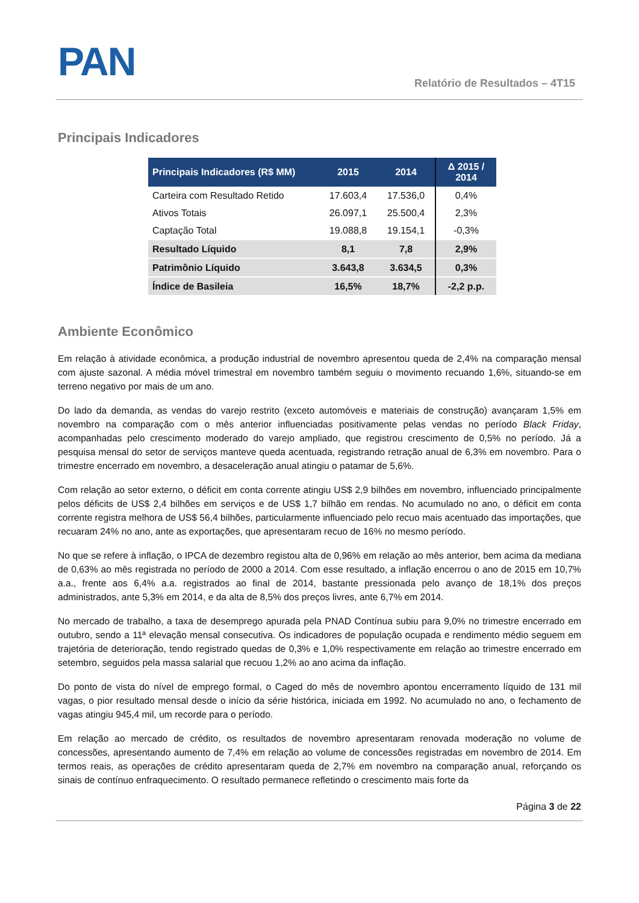PAN
Relatório de Resultados – 4T15
Principais Indicadores
| Principais Indicadores (R$ MM) | 2015 | 2014 | Δ 2015 / 2014 |
| --- | --- | --- | --- |
| Carteira com Resultado Retido | 17.603,4 | 17.536,0 | 0,4% |
| Ativos Totais | 26.097,1 | 25.500,4 | 2,3% |
| Captação Total | 19.088,8 | 19.154,1 | -0,3% |
| Resultado Líquido | 8,1 | 7,8 | 2,9% |
| Patrimônio Líquido | 3.643,8 | 3.634,5 | 0,3% |
| Índice de Basileia | 16,5% | 18,7% | -2,2 p.p. |
Ambiente Econômico
Em relação à atividade econômica, a produção industrial de novembro apresentou queda de 2,4% na comparação mensal com ajuste sazonal. A média móvel trimestral em novembro também seguiu o movimento recuando 1,6%, situando-se em terreno negativo por mais de um ano.
Do lado da demanda, as vendas do varejo restrito (exceto automóveis e materiais de construção) avançaram 1,5% em novembro na comparação com o mês anterior influenciadas positivamente pelas vendas no período Black Friday, acompanhadas pelo crescimento moderado do varejo ampliado, que registrou crescimento de 0,5% no período. Já a pesquisa mensal do setor de serviços manteve queda acentuada, registrando retração anual de 6,3% em novembro. Para o trimestre encerrado em novembro, a desaceleração anual atingiu o patamar de 5,6%.
Com relação ao setor externo, o déficit em conta corrente atingiu US$ 2,9 bilhões em novembro, influenciado principalmente pelos déficits de US$ 2,4 bilhões em serviços e de US$ 1,7 bilhão em rendas. No acumulado no ano, o déficit em conta corrente registra melhora de US$ 56,4 bilhões, particularmente influenciado pelo recuo mais acentuado das importações, que recuaram 24% no ano, ante as exportações, que apresentaram recuo de 16% no mesmo período.
No que se refere à inflação, o IPCA de dezembro registou alta de 0,96% em relação ao mês anterior, bem acima da mediana de 0,63% ao mês registrada no período de 2000 a 2014. Com esse resultado, a inflação encerrou o ano de 2015 em 10,7% a.a., frente aos 6,4% a.a. registrados ao final de 2014, bastante pressionada pelo avanço de 18,1% dos preços administrados, ante 5,3% em 2014, e da alta de 8,5% dos preços livres, ante 6,7% em 2014.
No mercado de trabalho, a taxa de desemprego apurada pela PNAD Contínua subiu para 9,0% no trimestre encerrado em outubro, sendo a 11ª elevação mensal consecutiva. Os indicadores de população ocupada e rendimento médio seguem em trajetória de deterioração, tendo registrado quedas de 0,3% e 1,0% respectivamente em relação ao trimestre encerrado em setembro, seguidos pela massa salarial que recuou 1,2% ao ano acima da inflação.
Do ponto de vista do nível de emprego formal, o Caged do mês de novembro apontou encerramento líquido de 131 mil vagas, o pior resultado mensal desde o início da série histórica, iniciada em 1992. No acumulado no ano, o fechamento de vagas atingiu 945,4 mil, um recorde para o período.
Em relação ao mercado de crédito, os resultados de novembro apresentaram renovada moderação no volume de concessões, apresentando aumento de 7,4% em relação ao volume de concessões registradas em novembro de 2014. Em termos reais, as operações de crédito apresentaram queda de 2,7% em novembro na comparação anual, reforçando os sinais de contínuo enfraquecimento. O resultado permanece refletindo o crescimento mais forte da
Página 3 de 22